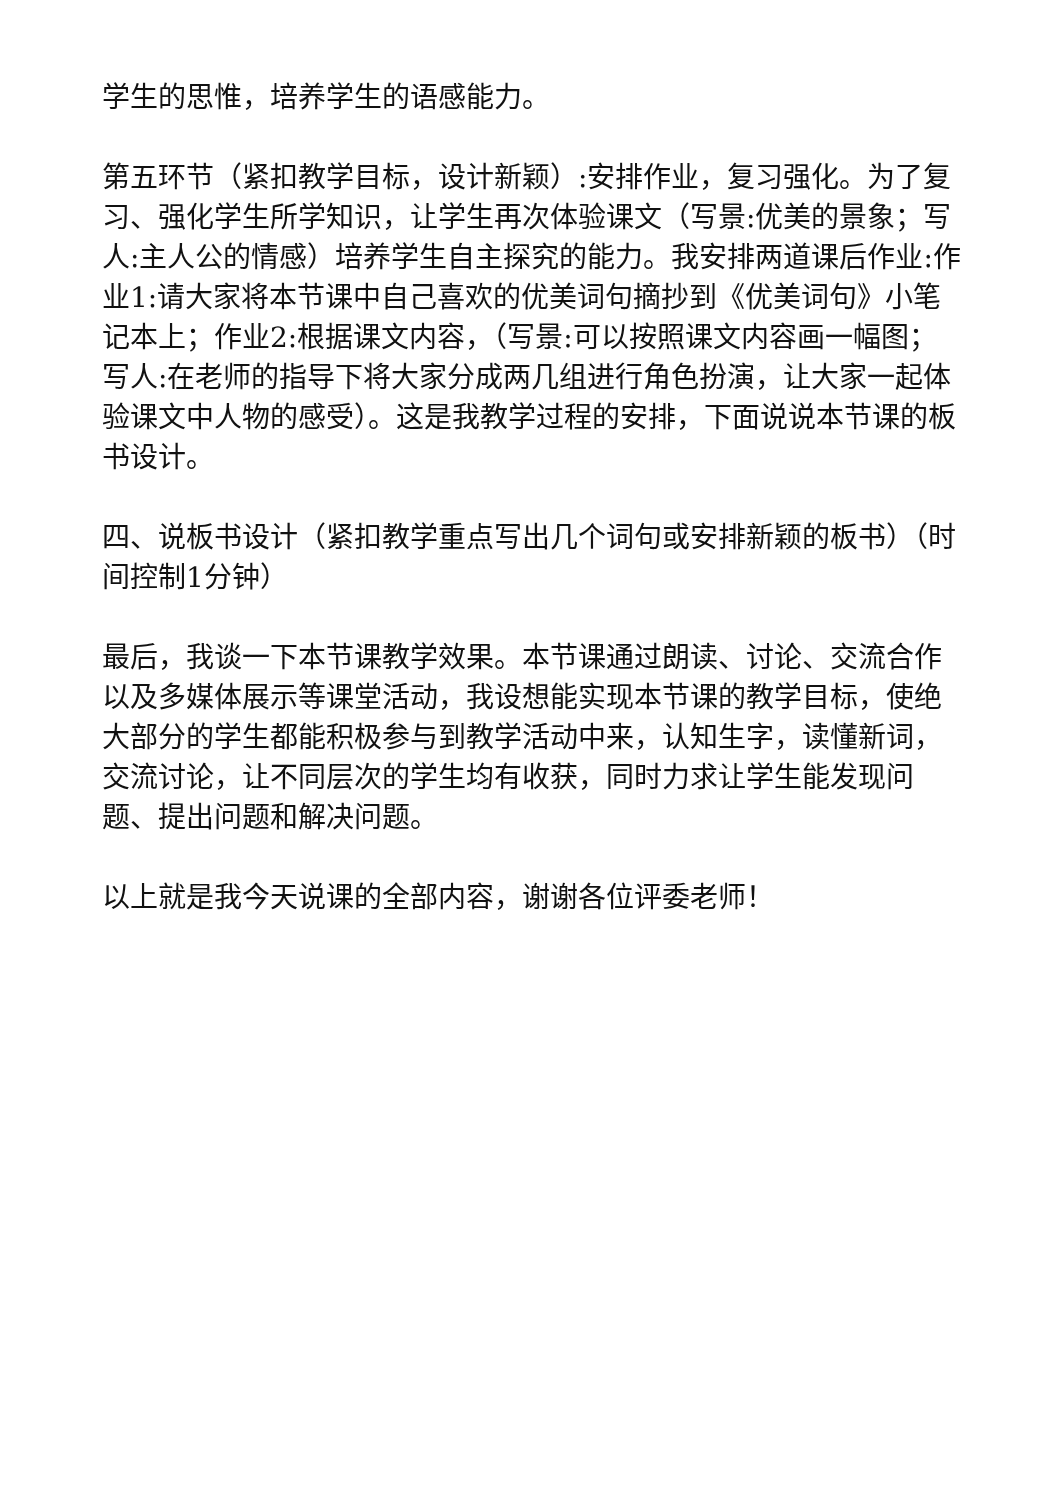学生的思惟，培养学生的语感能力。
第五环节（紧扣教学目标，设计新颖）:安排作业，复习强化。为了复习、强化学生所学知识，让学生再次体验课文（写景:优美的景象；写人:主人公的情感）培养学生自主探究的能力。我安排两道课后作业:作业1:请大家将本节课中自己喜欢的优美词句摘抄到《优美词句》小笔记本上；作业2:根据课文内容，（写景:可以按照课文内容画一幅图；写人:在老师的指导下将大家分成两几组进行角色扮演，让大家一起体验课文中人物的感受）。这是我教学过程的安排，下面说说本节课的板书设计。
四、说板书设计（紧扣教学重点写出几个词句或安排新颖的板书）（时间控制1分钟）
最后，我谈一下本节课教学效果。本节课通过朗读、讨论、交流合作以及多媒体展示等课堂活动，我设想能实现本节课的教学目标，使绝大部分的学生都能积极参与到教学活动中来，认知生字，读懂新词，交流讨论，让不同层次的学生均有收获，同时力求让学生能发现问题、提出问题和解决问题。
以上就是我今天说课的全部内容，谢谢各位评委老师！